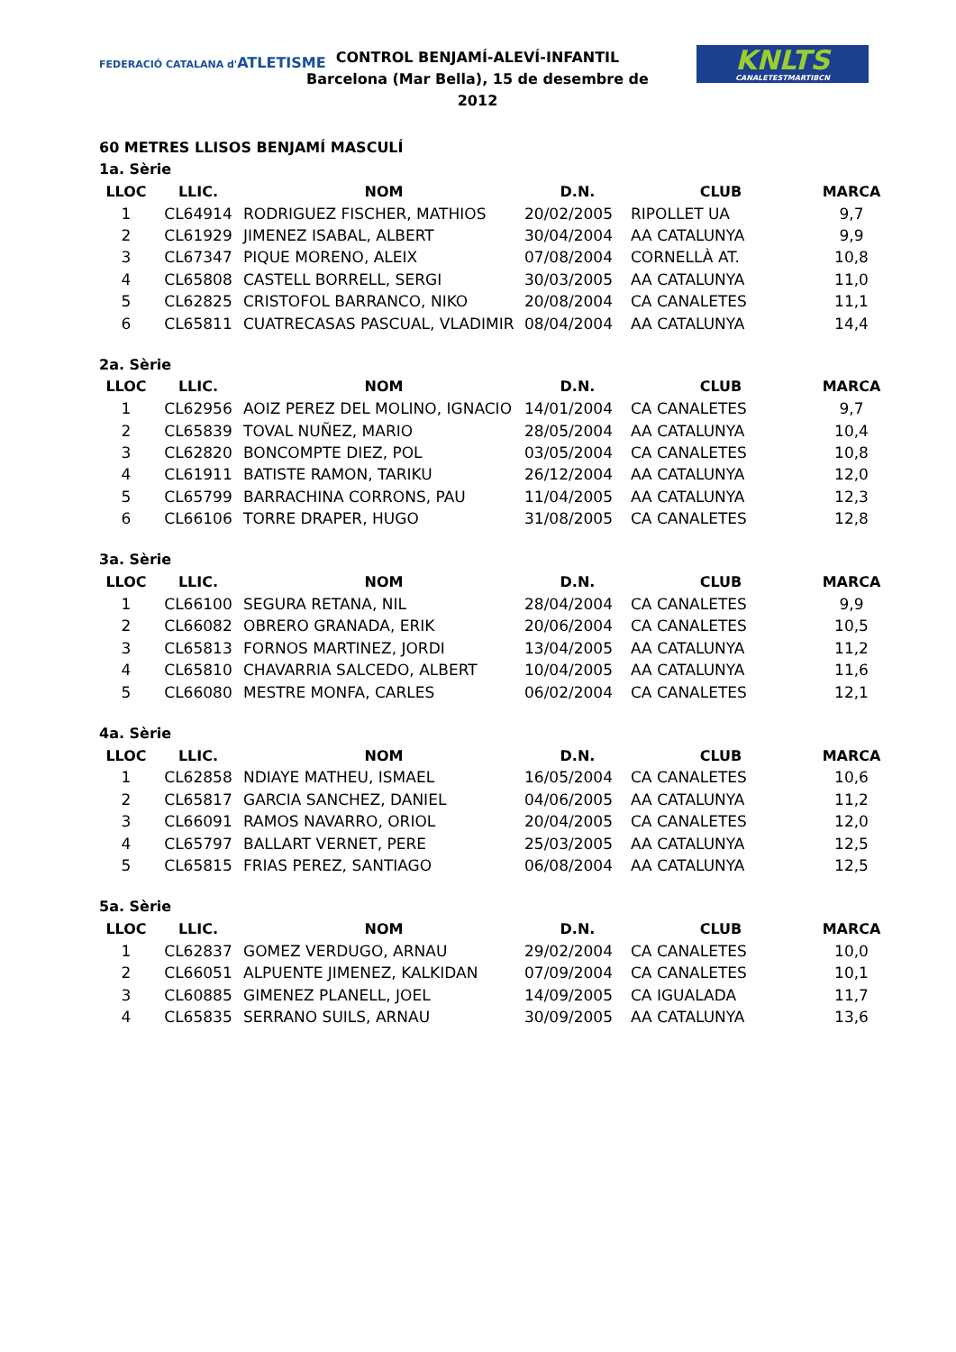FEDERACIÓ CATALANA d'ATLETISME
CONTROL BENJAMÍ-ALEVÍ-INFANTIL
Barcelona (Mar Bella), 15 de desembre de 2012
KNLTS
CANALETESTMARTIBCN
60 METRES LLISOS BENJAMÍ MASCULÍ
1a. Sèrie
| LLOC | LLIC. | NOM | D.N. | CLUB | MARCA |
| --- | --- | --- | --- | --- | --- |
| 1 | CL64914 | RODRIGUEZ FISCHER, MATHIOS | 20/02/2005 | RIPOLLET UA | 9,7 |
| 2 | CL61929 | JIMENEZ ISABAL, ALBERT | 30/04/2004 | AA CATALUNYA | 9,9 |
| 3 | CL67347 | PIQUE MORENO, ALEIX | 07/08/2004 | CORNELLÀ AT. | 10,8 |
| 4 | CL65808 | CASTELL BORRELL, SERGI | 30/03/2005 | AA CATALUNYA | 11,0 |
| 5 | CL62825 | CRISTOFOL BARRANCO, NIKO | 20/08/2004 | CA CANALETES | 11,1 |
| 6 | CL65811 | CUATRECASAS PASCUAL, VLADIMIR | 08/04/2004 | AA CATALUNYA | 14,4 |
2a. Sèrie
| LLOC | LLIC. | NOM | D.N. | CLUB | MARCA |
| --- | --- | --- | --- | --- | --- |
| 1 | CL62956 | AOIZ PEREZ DEL MOLINO, IGNACIO | 14/01/2004 | CA CANALETES | 9,7 |
| 2 | CL65839 | TOVAL NUÑEZ, MARIO | 28/05/2004 | AA CATALUNYA | 10,4 |
| 3 | CL62820 | BONCOMPTE DIEZ, POL | 03/05/2004 | CA CANALETES | 10,8 |
| 4 | CL61911 | BATISTE RAMON, TARIKU | 26/12/2004 | AA CATALUNYA | 12,0 |
| 5 | CL65799 | BARRACHINA CORRONS, PAU | 11/04/2005 | AA CATALUNYA | 12,3 |
| 6 | CL66106 | TORRE DRAPER, HUGO | 31/08/2005 | CA CANALETES | 12,8 |
3a. Sèrie
| LLOC | LLIC. | NOM | D.N. | CLUB | MARCA |
| --- | --- | --- | --- | --- | --- |
| 1 | CL66100 | SEGURA RETANA, NIL | 28/04/2004 | CA CANALETES | 9,9 |
| 2 | CL66082 | OBRERO GRANADA, ERIK | 20/06/2004 | CA CANALETES | 10,5 |
| 3 | CL65813 | FORNOS MARTINEZ, JORDI | 13/04/2005 | AA CATALUNYA | 11,2 |
| 4 | CL65810 | CHAVARRIA SALCEDO, ALBERT | 10/04/2005 | AA CATALUNYA | 11,6 |
| 5 | CL66080 | MESTRE MONFA, CARLES | 06/02/2004 | CA CANALETES | 12,1 |
4a. Sèrie
| LLOC | LLIC. | NOM | D.N. | CLUB | MARCA |
| --- | --- | --- | --- | --- | --- |
| 1 | CL62858 | NDIAYE MATHEU, ISMAEL | 16/05/2004 | CA CANALETES | 10,6 |
| 2 | CL65817 | GARCIA SANCHEZ, DANIEL | 04/06/2005 | AA CATALUNYA | 11,2 |
| 3 | CL66091 | RAMOS NAVARRO, ORIOL | 20/04/2005 | CA CANALETES | 12,0 |
| 4 | CL65797 | BALLART VERNET, PERE | 25/03/2005 | AA CATALUNYA | 12,5 |
| 5 | CL65815 | FRIAS PEREZ, SANTIAGO | 06/08/2004 | AA CATALUNYA | 12,5 |
5a. Sèrie
| LLOC | LLIC. | NOM | D.N. | CLUB | MARCA |
| --- | --- | --- | --- | --- | --- |
| 1 | CL62837 | GOMEZ VERDUGO, ARNAU | 29/02/2004 | CA CANALETES | 10,0 |
| 2 | CL66051 | ALPUENTE JIMENEZ, KALKIDAN | 07/09/2004 | CA CANALETES | 10,1 |
| 3 | CL60885 | GIMENEZ PLANELL, JOEL | 14/09/2005 | CA IGUALADA | 11,7 |
| 4 | CL65835 | SERRANO SUILS, ARNAU | 30/09/2005 | AA CATALUNYA | 13,6 |